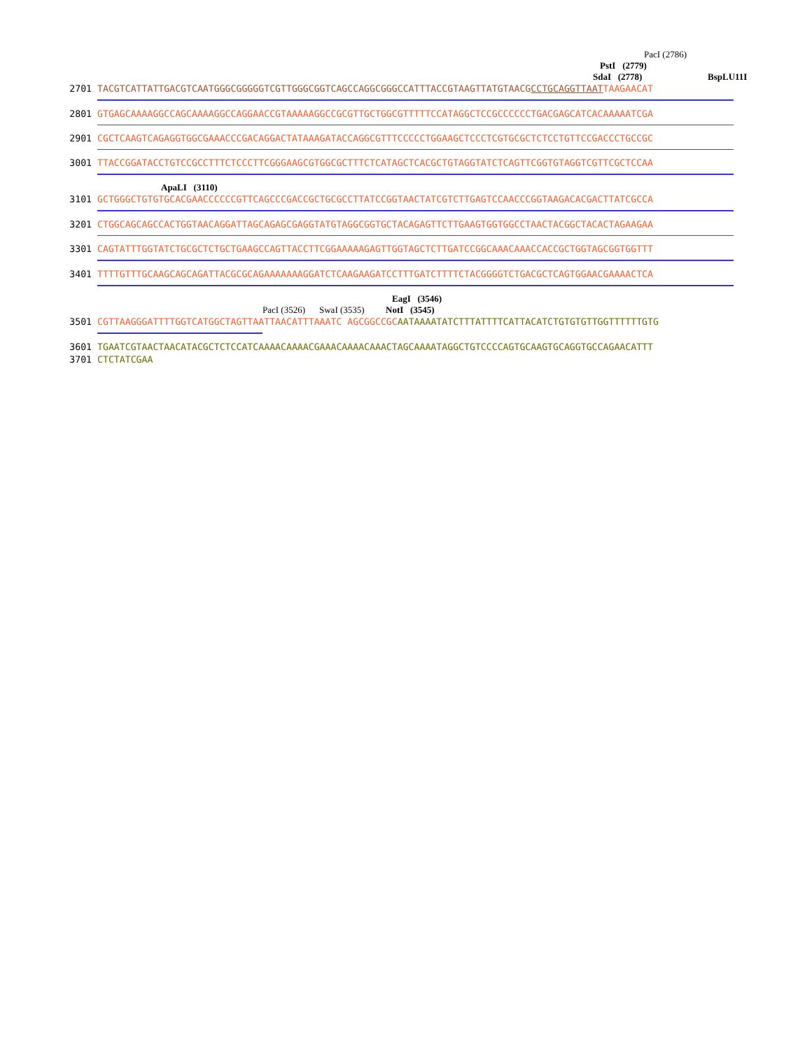PacI (2786)
PstI (2779)
SdaI (2778) BspLU11I
2701 TACGTCATTATTGACGTCAATGGGCGGGGGTCGTTGGGCGGTCAGCCAGGCGGGCCATTTACCGTAAGTTATGTAACGCCTGCAGGTTAAT TAAGAACAT
2801 GTGAGCAAAAGGCCAGCAAAAGGCCAGGAACCGTAAAAAGGCCGCGTTGCTGGCGTTTTTCCATAGGCTCCGCCCCCCTGACGAGCATCACAAAAATCGA
2901 CGCTCAAGTCAGAGGTGGCGAAACCCGACAGGACTATAAAGATACCAGGCGTTTCCCCCTGGAAGCTCCCTCGTGCGCTCTCCTGTTCCGACCCTGCCGC
3001 TTACCGGATACCTGTCCGCCTTTCTCCCTTCGGGAAGCGTGGCGCTTTCTCATAGCTCACGCTGTAGGTATCTCAGTTCGGTGTAGGTCGTTCGCTCCAA
ApaLI (3110)
3101 GCTGGGCTGTGTGCACGAACCCCCCGTTCAGCCCGACCGCTGCGCCTTATCCGGTAACTATCGTCTTGAGTCCAACCCGGTAAGACACGACTTATCGCCA
3201 CTGGCAGCAGCCACTGGTAACAGGATTAGCAGAGCGAGGTATGTAGGCGGTGCTACAGAGTTCTTGAAGTGGTGGCCTAACTACGGCTACACTAGAAGAA
3301 CAGTATTTGGTATCTGCGCTCTGCTGAAGCCAGTTACCTTCGGAAAAAGAGTTGGTAGCTCTTGATCCGGCAAACAAACCACCGCTGGTAGCGGTGGTTT
3401 TTTTGTTTGCAAGCAGCAGATTACGCGCAGAAAAAAAGGATCTCAAGAAGATCCTTTGATCTTTTCTACGGGGTCTGACGCTCAGTGGAACGAAAACTCA
EagI (3546)
PacI (3526) SwaI (3535) NotI (3545)
3501 CGTTAAGGGATTTTGGTCATGGCTAGTTAATTAACATTTAAATC AGCGGCCGC AATAAAATATCTTTATTTTCATTACATCTGTGTGTTGGTTTTTTGTG
3601 TGAATCGTAACTAACATACGCTCTCCATCAAAACAAAACGAAACAAAACAAACTAGCAAAATAGGCTGTCCCCAGTGCAAGTGCAGGTGCCAGAACATTT
3701 CTCTATCGAA